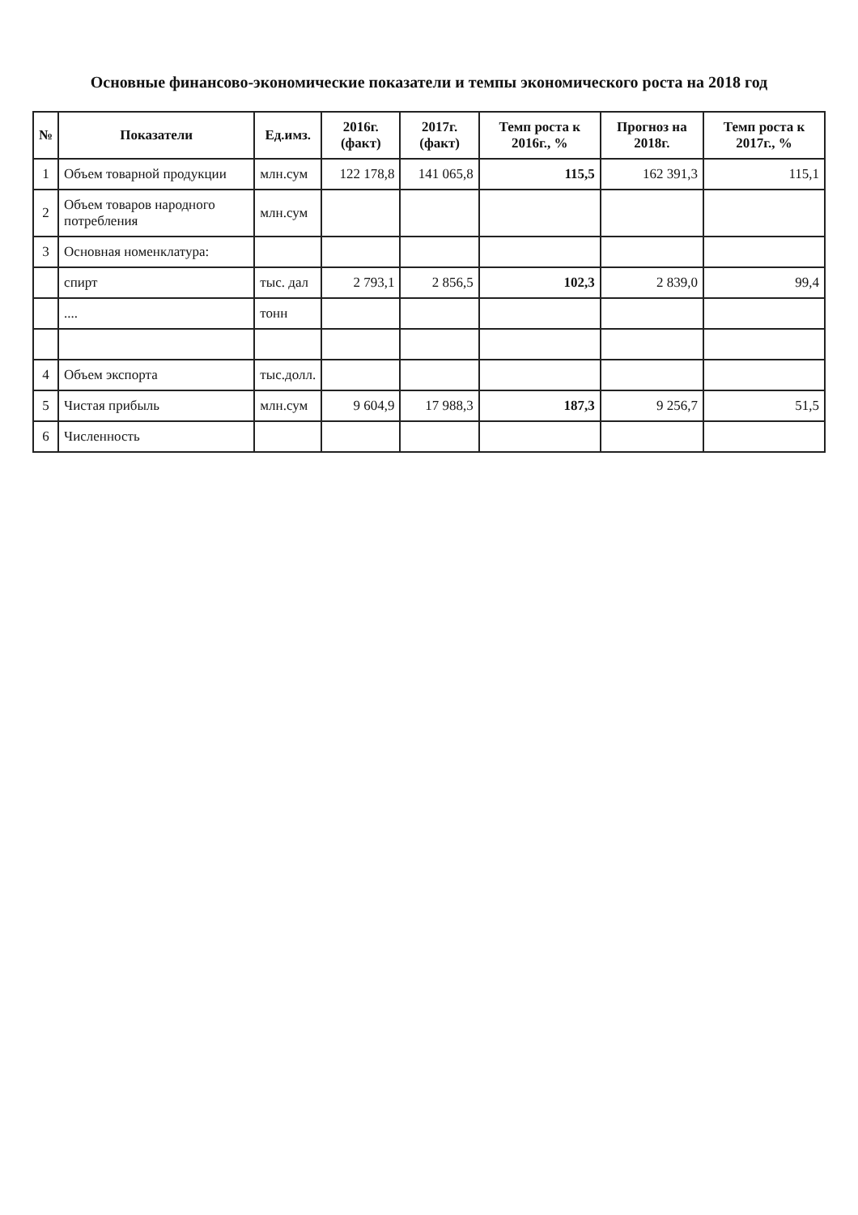Основные финансово-экономические показатели и темпы экономического роста на 2018 год
| № | Показатели | Ед.имз. | 2016г. (факт) | 2017г. (факт) | Темп роста к 2016г., % | Прогноз на 2018г. | Темп роста к 2017г., % |
| --- | --- | --- | --- | --- | --- | --- | --- |
| 1 | Объем товарной продукции | млн.сум | 122 178,8 | 141 065,8 | 115,5 | 162 391,3 | 115,1 |
| 2 | Объем товаров народного потребления | млн.сум | | | | | |
| 3 | Основная номенклатура: | | | | | | |
| | спирт | тыс. дал | 2 793,1 | 2 856,5 | 102,3 | 2 839,0 | 99,4 |
| | .... | тонн | | | | | |
| 4 | Объем экспорта | тыс.долл. | | | | | |
| 5 | Чистая прибыль | млн.сум | 9 604,9 | 17 988,3 | 187,3 | 9 256,7 | 51,5 |
| 6 | Численность | | | | | | |